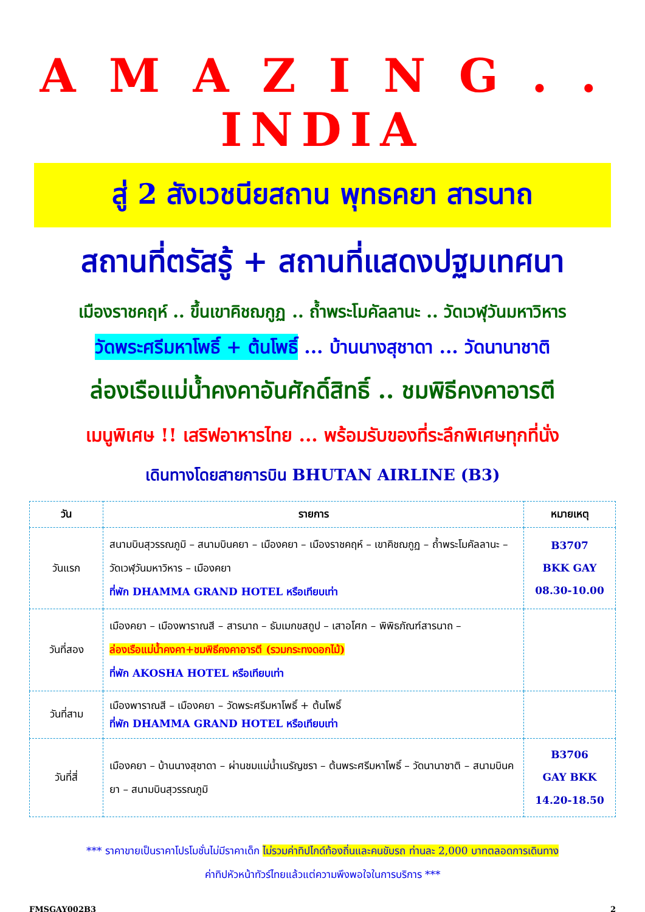A M A Z I N G . . INDIA
สู่ 2 สังเวชนียสถาน พุทธคยา สารนาถ
สถานที่ตรัสรู้ + สถานที่แสดงปฐมเทศนา
เมืองราชคฤห์ .. ขึ้นเขาคิชฌกูฏ .. ถ้ำพระโมคัลลานะ .. วัดเวฬุวันมหาวิหาร
วัดพระศรีมหาโพธิ์ + ต้นโพธิ์ ... บ้านนางสุชาดา ... วัดนานาชาติ
ล่องเรือแม่น้ำคงคาอันศักดิ์สิทธิ์ .. ชมพิธีคงคาอารตี
เมนูพิเศษ !! เสริฟอาหารไทย ... พร้อมรับของที่ระลึกพิเศษทุกที่นั่ง
เดินทางโดยสายการบิน BHUTAN AIRLINE (B3)
| วัน | รายการ | หมายเหตุ |
| --- | --- | --- |
| วันแรก | สนามบินสุวรรณภูมิ – สนามบินคยา – เมืองคยา – เมืองราชคฤห์ – เขาคิชฌกูฏ – ถ้ำพระโมคัลลานะ – วัดเวฬุวันมหาวิหาร – เมืองคยา ที่พัก DHAMMA GRAND HOTEL หรือเทียบเท่า | B3707 BKK GAY 08.30-10.00 |
| วันที่สอง | เมืองคยา – เมืองพาราณสี – สารนาถ – ธัมเมกขสถูป – เสาอโศก – พิพิธภัณฑ์สารนาถ – ล่องเรือแม่น้ำคงคา+ชมพิธีคงคาอารตี (รวมกระทงดอกไม้) ที่พัก AKOSHA HOTEL หรือเทียบเท่า | |
| วันที่สาม | เมืองพาราณสี – เมืองคยา – วัดพระศรีมหาโพธิ์ + ต้นโพธิ์ ที่พัก DHAMMA GRAND HOTEL หรือเทียบเท่า | |
| วันที่สี่ | เมืองคยา – บ้านนางสุชาดา – ผ่านชมแม่น้ำเนรัญชรา – ต้นพระศรีมหาโพธิ์ – วัดนานาชาติ – สนามบินคยา – สนามบินสุวรรณภูมิ | B3706 GAY BKK 14.20-18.50 |
*** ราคาขายเป็นราคาโปรโมชั่นไม่มีราคาเด็ก ไม่รวมค่าทิปไกด์ท้องถิ่นและคนขับรถ ท่านละ 2,000 บาทตลอดการเดินทาง
ค่าทิปหัวหน้าทัวร์ไทยแล้วแต่ความพึงพอใจในการบริการ ***
FMSGAY002B3 2